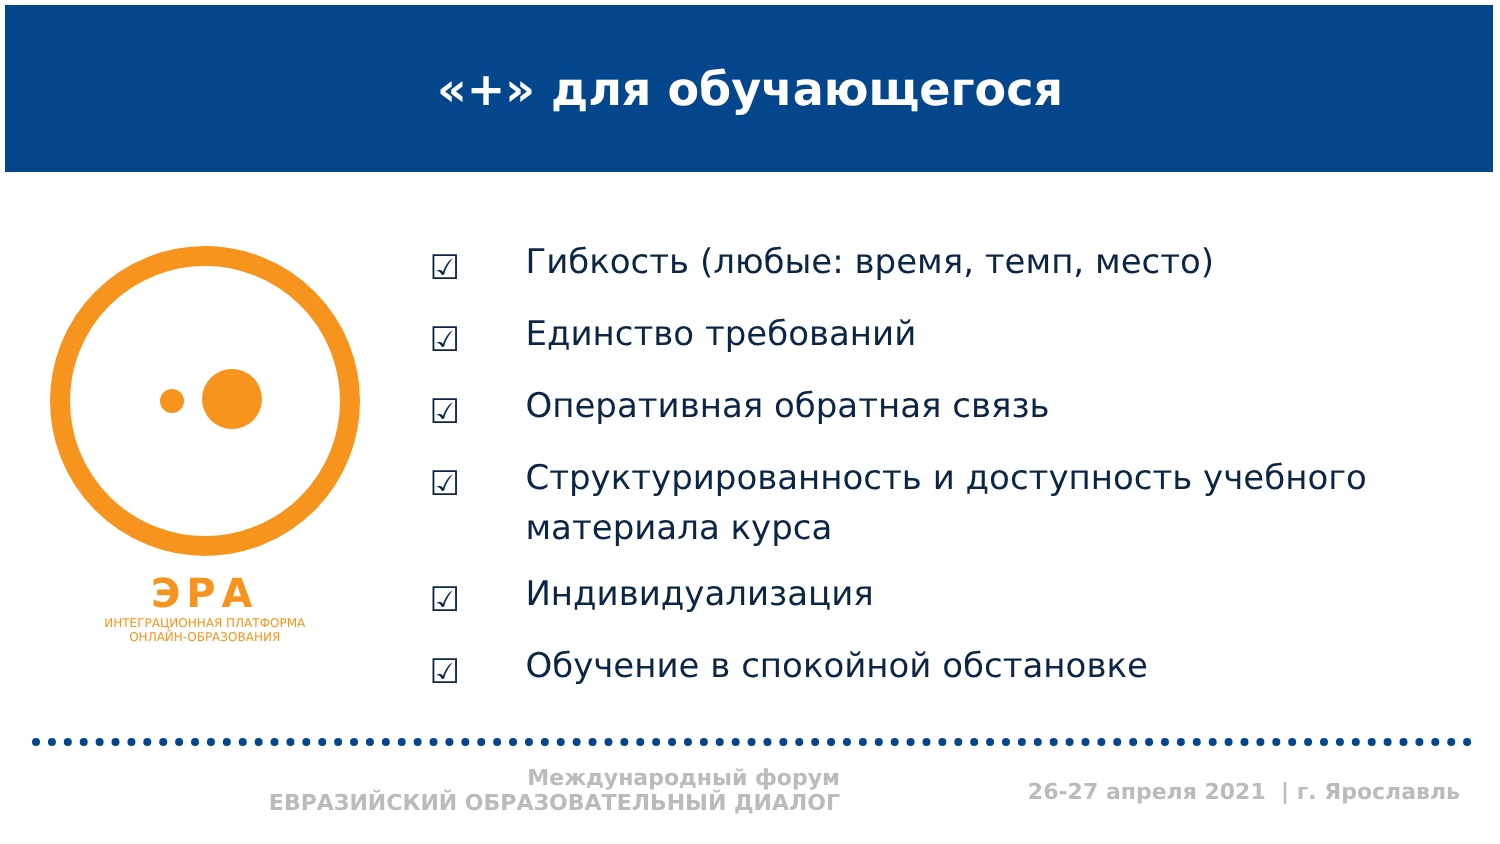«+» для обучающегося
ЭРА
ИНТЕГРАЦИОННАЯ ПЛАТФОРМА
ОНЛАЙН-ОБРАЗОВАНИЯ
☑ Гибкость (любые: время, темп, место)
☑ Единство требований
☑ Оперативная обратная связь
☑ Структурированность и доступность учебного материала курса
☑ Индивидуализация
☑ Обучение в спокойной обстановке
Международный форум
ЕВРАЗИЙСКИЙ ОБРАЗОВАТЕЛЬНЫЙ ДИАЛОГ
26-27 апреля 2021 | г. Ярославль